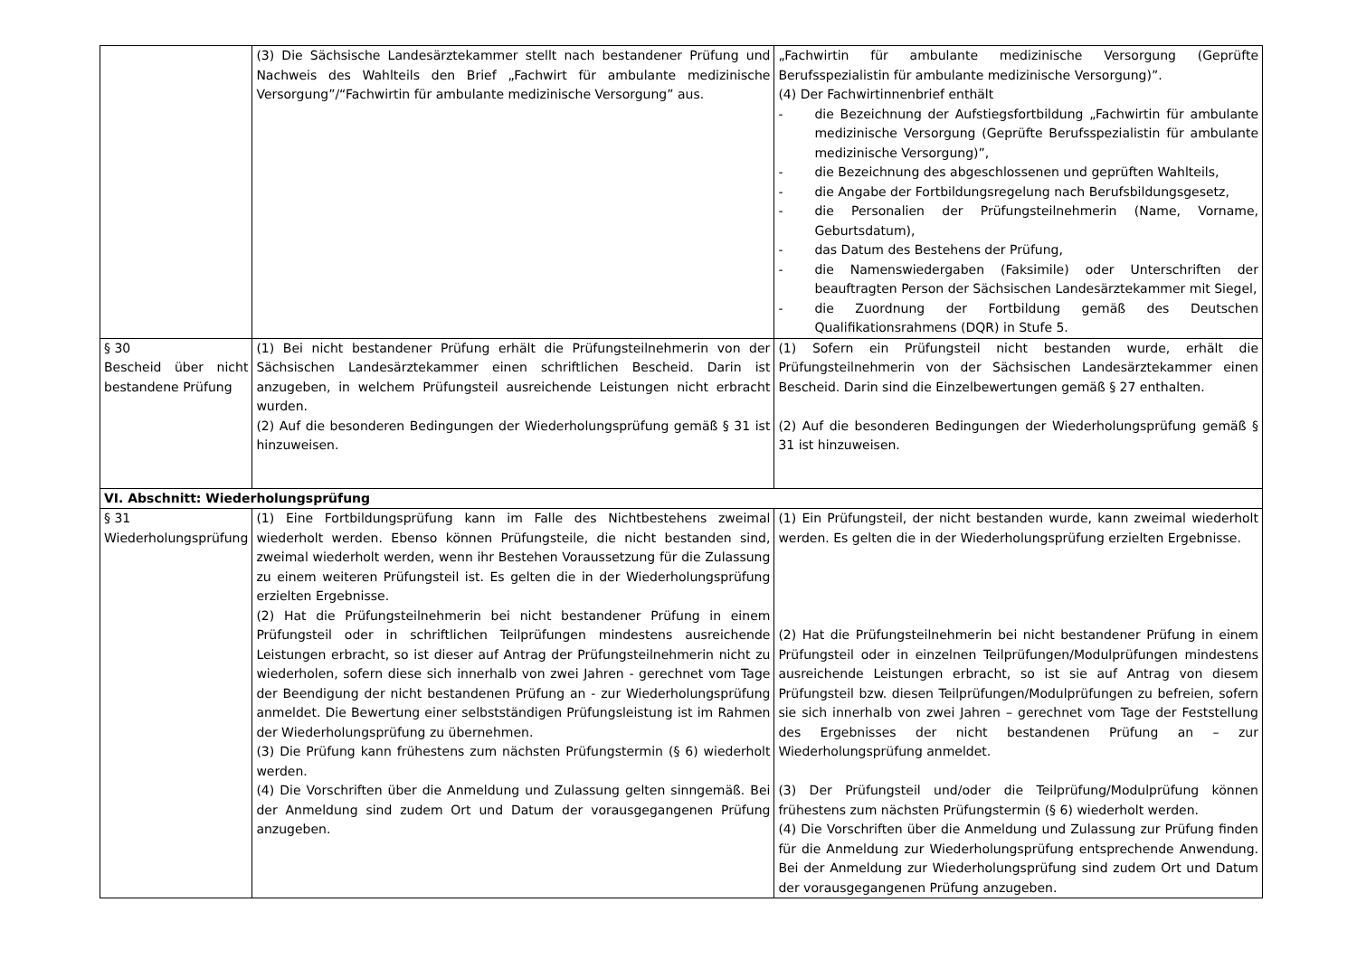| | (3) Die Sächsische Landesärztekammer stellt nach bestandener Prüfung und Nachweis des Wahlteils den Brief „Fachwirt für ambulante medizinische Versorgung”/“Fachwirtin für ambulante medizinische Versorgung” aus. | „Fachwirtin für ambulante medizinische Versorgung (Geprüfte Berufsspezialistin für ambulante medizinische Versorgung)”. (4) Der Fachwirtinnenbrief enthält - die Bezeichnung der Aufstiegsfortbildung „Fachwirtin für ambulante medizinische Versorgung (Geprüfte Berufsspezialistin für ambulante medizinische Versorgung)”, - die Bezeichnung des abgeschlossenen und geprüften Wahlteils, - die Angabe der Fortbildungsregelung nach Berufsbildungsgesetz, - die Personalien der Prüfungsteilnehmerin (Name, Vorname, Geburtsdatum), - das Datum des Bestehens der Prüfung, - die Namenswiedergaben (Faksimile) oder Unterschriften der beauftragten Person der Sächsischen Landesärztekammer mit Siegel, - die Zuordnung der Fortbildung gemäß des Deutschen Qualifikationsrahmens (DQR) in Stufe 5. |
| § 30 Bescheid über nicht bestandene Prüfung | (1) Bei nicht bestandener Prüfung erhält die Prüfungsteilnehmerin von der Sächsischen Landesärztekammer einen schriftlichen Bescheid. Darin ist anzugeben, in welchem Prüfungsteil ausreichende Leistungen nicht erbracht wurden. (2) Auf die besonderen Bedingungen der Wiederholungsprüfung gemäß § 31 ist hinzuweisen. | (1) Sofern ein Prüfungsteil nicht bestanden wurde, erhält die Prüfungsteilnehmerin von der Sächsischen Landesärztekammer einen Bescheid. Darin sind die Einzelbewertungen gemäß § 27 enthalten. (2) Auf die besonderen Bedingungen der Wiederholungsprüfung gemäß § 31 ist hinzuweisen. |
| VI. Abschnitt: Wiederholungsprüfung | | |
| § 31 Wiederholungsprüfung | (1) Eine Fortbildungsprüfung kann im Falle des Nichtbestehens zweimal wiederholt werden. Ebenso können Prüfungsteile, die nicht bestanden sind, zweimal wiederholt werden, wenn ihr Bestehen Voraussetzung für die Zulassung zu einem weiteren Prüfungsteil ist. Es gelten die in der Wiederholungsprüfung erzielten Ergebnisse. (2) Hat die Prüfungsteilnehmerin bei nicht bestandener Prüfung in einem Prüfungsteil oder in schriftlichen Teilprüfungen mindestens ausreichende Leistungen erbracht, so ist dieser auf Antrag der Prüfungsteilnehmerin nicht zu wiederholen, sofern diese sich innerhalb von zwei Jahren - gerechnet vom Tage der Beendigung der nicht bestandenen Prüfung an - zur Wiederholungsprüfung anmeldet. Die Bewertung einer selbstständigen Prüfungsleistung ist im Rahmen der Wiederholungsprüfung zu übernehmen. (3) Die Prüfung kann frühestens zum nächsten Prüfungstermin (§ 6) wiederholt werden. (4) Die Vorschriften über die Anmeldung und Zulassung gelten sinngemäß. Bei der Anmeldung sind zudem Ort und Datum der vorausgegangenen Prüfung anzugeben. | (1) Ein Prüfungsteil, der nicht bestanden wurde, kann zweimal wiederholt werden. Es gelten die in der Wiederholungsprüfung erzielten Ergebnisse. (2) Hat die Prüfungsteilnehmerin bei nicht bestandener Prüfung in einem Prüfungsteil oder in einzelnen Teilprüfungen/Modulprüfungen mindestens ausreichende Leistungen erbracht, so ist sie auf Antrag von diesem Prüfungsteil bzw. diesen Teilprüfungen/Modulprüfungen zu befreien, sofern sie sich innerhalb von zwei Jahren – gerechnet vom Tage der Feststellung des Ergebnisses der nicht bestandenen Prüfung an – zur Wiederholungsprüfung anmeldet. (3) Der Prüfungsteil und/oder die Teilprüfung/Modulprüfung können frühestens zum nächsten Prüfungstermin (§ 6) wiederholt werden. (4) Die Vorschriften über die Anmeldung und Zulassung zur Prüfung finden für die Anmeldung zur Wiederholungsprüfung entsprechende Anwendung. Bei der Anmeldung zur Wiederholungsprüfung sind zudem Ort und Datum der vorausgegangenen Prüfung anzugeben. |